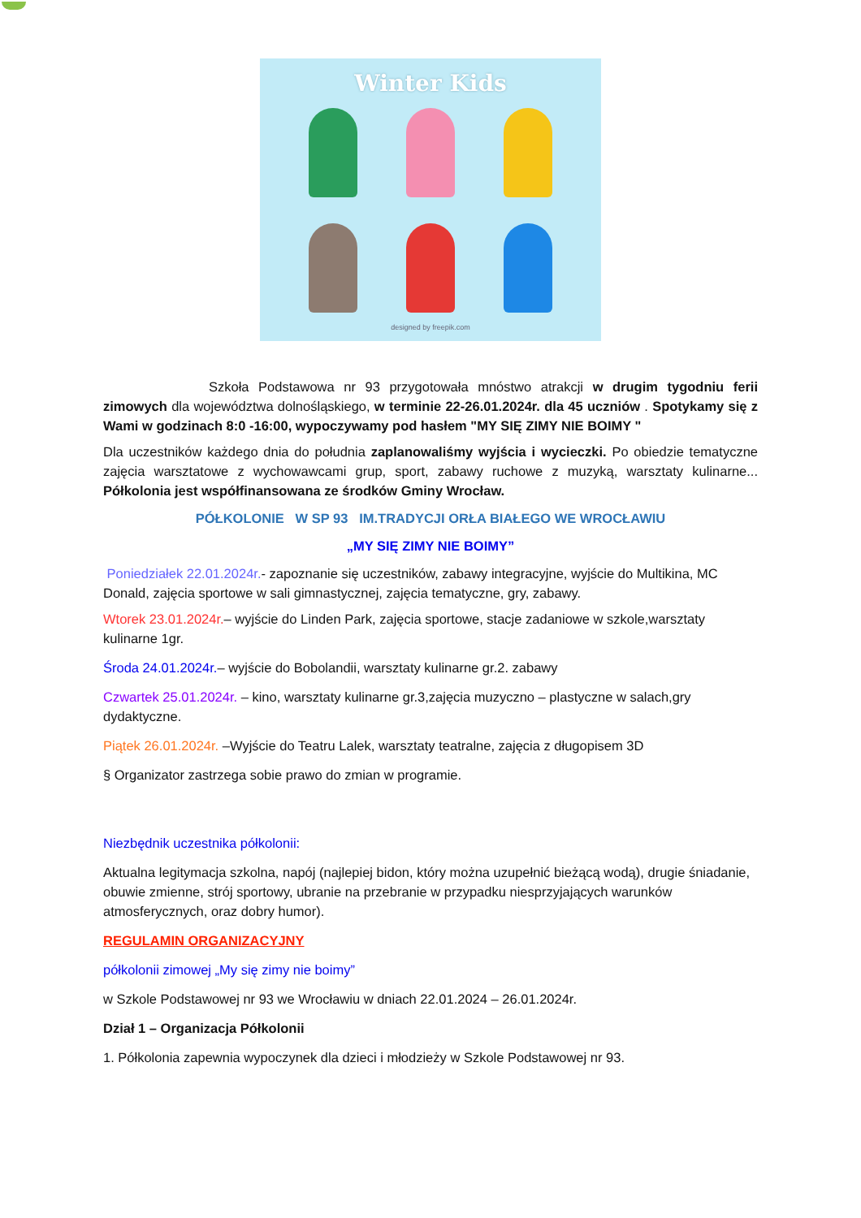Winter Kids
designed by freepik.com
Szkoła Podstawowa nr 93 przygotowała mnóstwo atrakcji w drugim tygodniu ferii zimowych dla województwa dolnośląskiego, w terminie 22-26.01.2024r. dla 45 uczniów . Spotykamy się z Wami w godzinach 8:0 -16:00, wypoczywamy pod hasłem "MY SIĘ ZIMY NIE BOIMY "
Dla uczestników każdego dnia do południa zaplanowaliśmy wyjścia i wycieczki. Po obiedzie tematyczne zajęcia warsztatowe z wychowawcami grup, sport, zabawy ruchowe z muzyką, warsztaty kulinarne... Półkolonia jest współfinansowana ze środków Gminy Wrocław.
PÓŁKOLONIE W SP 93 IM.TRADYCJI ORŁA BIAŁEGO WE WROCŁAWIU
„MY SIĘ ZIMY NIE BOIMY”
Poniedziałek 22.01.2024r.- zapoznanie się uczestników, zabawy integracyjne, wyjście do Multikina, MC Donald, zajęcia sportowe w sali gimnastycznej, zajęcia tematyczne, gry, zabawy.
Wtorek 23.01.2024r.– wyjście do Linden Park, zajęcia sportowe, stacje zadaniowe w szkole,warsztaty kulinarne 1gr.
Środa 24.01.2024r.– wyjście do Bobolandii, warsztaty kulinarne gr.2. zabawy
Czwartek 25.01.2024r. – kino, warsztaty kulinarne gr.3,zajęcia muzyczno – plastyczne w salach,gry dydaktyczne.
Piątek 26.01.2024r. –Wyjście do Teatru Lalek, warsztaty teatralne, zajęcia z długopisem 3D
§ Organizator zastrzega sobie prawo do zmian w programie.
Niezbędnik uczestnika półkolonii:
Aktualna legitymacja szkolna, napój (najlepiej bidon, który można uzupełnić bieżącą wodą), drugie śniadanie, obuwie zmienne, strój sportowy, ubranie na przebranie w przypadku niesprzyjających warunków atmosferycznych, oraz dobry humor).
REGULAMIN ORGANIZACYJNY
półkolonii zimowej „My się zimy nie boimy”
w Szkole Podstawowej nr 93 we Wrocławiu w dniach 22.01.2024 – 26.01.2024r.
Dział 1 – Organizacja Półkolonii
1. Półkolonia zapewnia wypoczynek dla dzieci i młodzieży w Szkole Podstawowej nr 93.